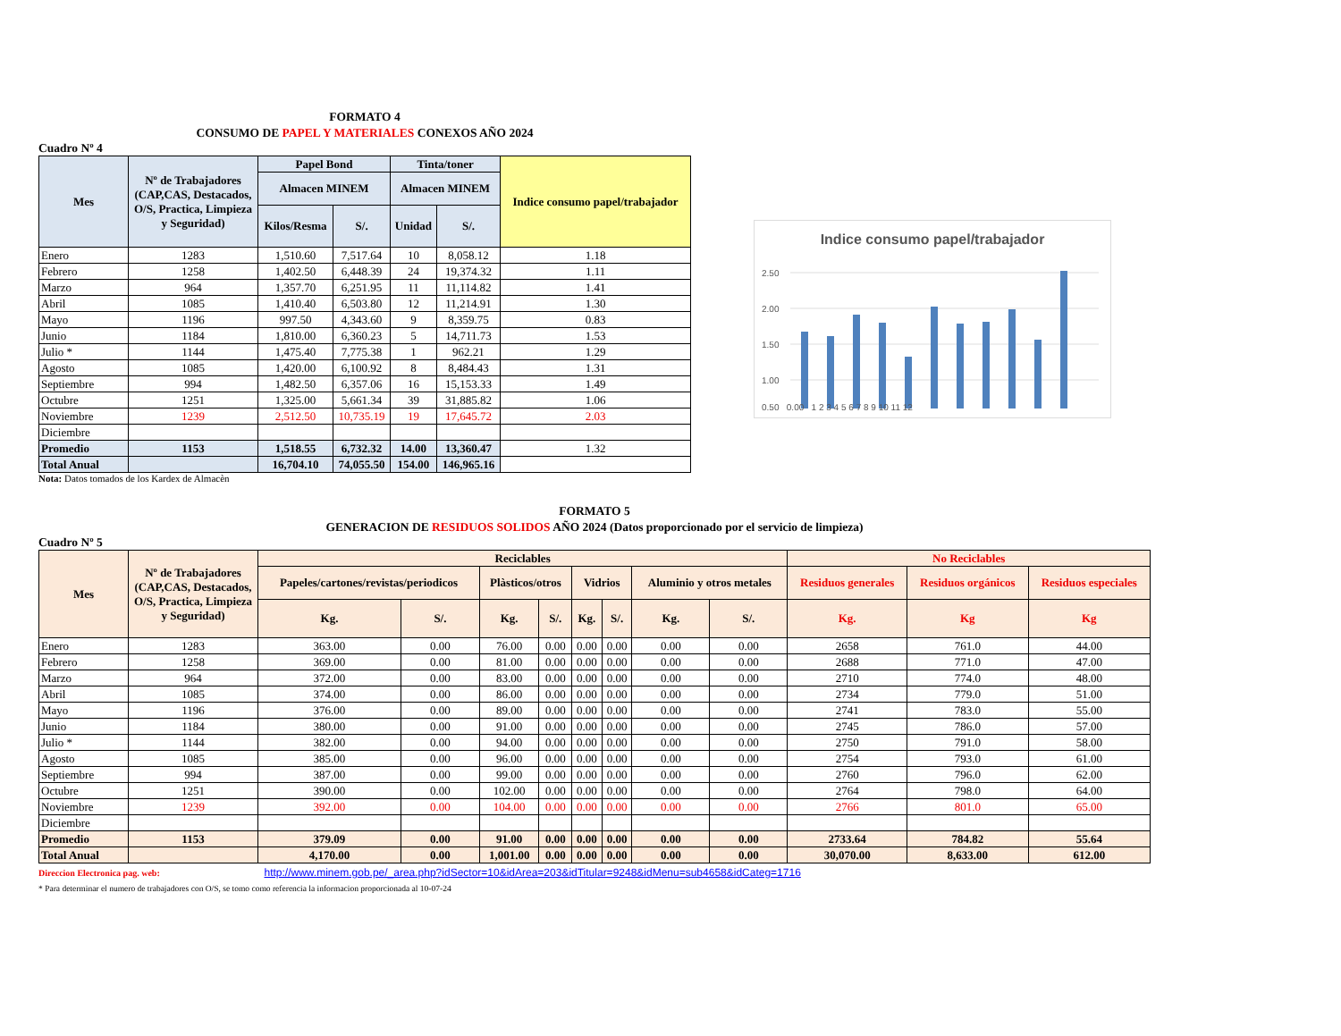FORMATO 4
CONSUMO DE PAPEL Y MATERIALES CONEXOS AÑO 2024
Cuadro Nº 4
| Mes | Nº de Trabajadores (CAP,CAS, Destacados, O/S, Practica, Limpieza y Seguridad) | Papel Bond | | Tinta/toner | | Indice consumo papel/trabajador |
| --- | --- | --- | --- | --- | --- | --- |
| | | Almacen MINEM | | Almacen MINEM | | |
| | | Kilos/Resma | S/. | Unidad | S/. | |
| Enero | 1283 | 1,510.60 | 7,517.64 | 10 | 8,058.12 | 1.18 |
| Febrero | 1258 | 1,402.50 | 6,448.39 | 24 | 19,374.32 | 1.11 |
| Marzo | 964 | 1,357.70 | 6,251.95 | 11 | 11,114.82 | 1.41 |
| Abril | 1085 | 1,410.40 | 6,503.80 | 12 | 11,214.91 | 1.30 |
| Mayo | 1196 | 997.50 | 4,343.60 | 9 | 8,359.75 | 0.83 |
| Junio | 1184 | 1,810.00 | 6,360.23 | 5 | 14,711.73 | 1.53 |
| Julio * | 1144 | 1,475.40 | 7,775.38 | 1 | 962.21 | 1.29 |
| Agosto | 1085 | 1,420.00 | 6,100.92 | 8 | 8,484.43 | 1.31 |
| Septiembre | 994 | 1,482.50 | 6,357.06 | 16 | 15,153.33 | 1.49 |
| Octubre | 1251 | 1,325.00 | 5,661.34 | 39 | 31,885.82 | 1.06 |
| Noviembre | 1239 | 2,512.50 | 10,735.19 | 19 | 17,645.72 | 2.03 |
| Diciembre | | | | | | |
| Promedio | 1153 | 1,518.55 | 6,732.32 | 14.00 | 13,360.47 | 1.32 |
| Total Anual | | 16,704.10 | 74,055.50 | 154.00 | 146,965.16 | |
Nota: Datos tomados de los Kardex de Almacèn
Indice consumo papel/trabajador
2.50
2.00
1.50
1.00
0.50 0.00 1 2 3 4 5 6 7 8 9 10 11 12
FORMATO 5
GENERACION DE RESIDUOS SOLIDOS AÑO 2024 (Datos proporcionado por el servicio de limpieza)
Cuadro Nº 5
| Mes | Nº de Trabajadores (CAP,CAS, Destacados, O/S, Practica, Limpieza y Seguridad) | Reciclables | | | | | | | | No Reciclables | | |
| --- | --- | --- | --- | --- | --- | --- | --- | --- | --- | --- | --- | --- |
| | | Papeles/cartones/revistas/periodicos | | Plàsticos/otros | | Vidrios | | Aluminio y otros metales | | Residuos generales | Residuos orgánicos | Residuos especiales |
| | | Kg. | S/. | Kg. | S/. | Kg. | S/. | Kg. | S/. | Kg. | Kg | Kg |
| Enero | 1283 | 363.00 | 0.00 | 76.00 | 0.00 | 0.00 | 0.00 | 0.00 | 0.00 | 2658 | 761.0 | 44.00 |
| Febrero | 1258 | 369.00 | 0.00 | 81.00 | 0.00 | 0.00 | 0.00 | 0.00 | 0.00 | 2688 | 771.0 | 47.00 |
| Marzo | 964 | 372.00 | 0.00 | 83.00 | 0.00 | 0.00 | 0.00 | 0.00 | 0.00 | 2710 | 774.0 | 48.00 |
| Abril | 1085 | 374.00 | 0.00 | 86.00 | 0.00 | 0.00 | 0.00 | 0.00 | 0.00 | 2734 | 779.0 | 51.00 |
| Mayo | 1196 | 376.00 | 0.00 | 89.00 | 0.00 | 0.00 | 0.00 | 0.00 | 0.00 | 2741 | 783.0 | 55.00 |
| Junio | 1184 | 380.00 | 0.00 | 91.00 | 0.00 | 0.00 | 0.00 | 0.00 | 0.00 | 2745 | 786.0 | 57.00 |
| Julio * | 1144 | 382.00 | 0.00 | 94.00 | 0.00 | 0.00 | 0.00 | 0.00 | 0.00 | 2750 | 791.0 | 58.00 |
| Agosto | 1085 | 385.00 | 0.00 | 96.00 | 0.00 | 0.00 | 0.00 | 0.00 | 0.00 | 2754 | 793.0 | 61.00 |
| Septiembre | 994 | 387.00 | 0.00 | 99.00 | 0.00 | 0.00 | 0.00 | 0.00 | 0.00 | 2760 | 796.0 | 62.00 |
| Octubre | 1251 | 390.00 | 0.00 | 102.00 | 0.00 | 0.00 | 0.00 | 0.00 | 0.00 | 2764 | 798.0 | 64.00 |
| Noviembre | 1239 | 392.00 | 0.00 | 104.00 | 0.00 | 0.00 | 0.00 | 0.00 | 0.00 | 2766 | 801.0 | 65.00 |
| Diciembre | | | | | | | | | | | | |
| Promedio | 1153 | 379.09 | 0.00 | 91.00 | 0.00 | 0.00 | 0.00 | 0.00 | 0.00 | 2733.64 | 784.82 | 55.64 |
| Total Anual | | 4,170.00 | 0.00 | 1,001.00 | 0.00 | 0.00 | 0.00 | 0.00 | 0.00 | 30,070.00 | 8,633.00 | 612.00 |
Direccion Electronica pag. web: http://www.minem.gob.pe/_area.php?idSector=10&idArea=203&idTitular=9248&idMenu=sub4658&idCateg=1716
* Para determinar el numero de trabajadores con O/S, se tomo como referencia la informacion proporcionada al 10-07-24